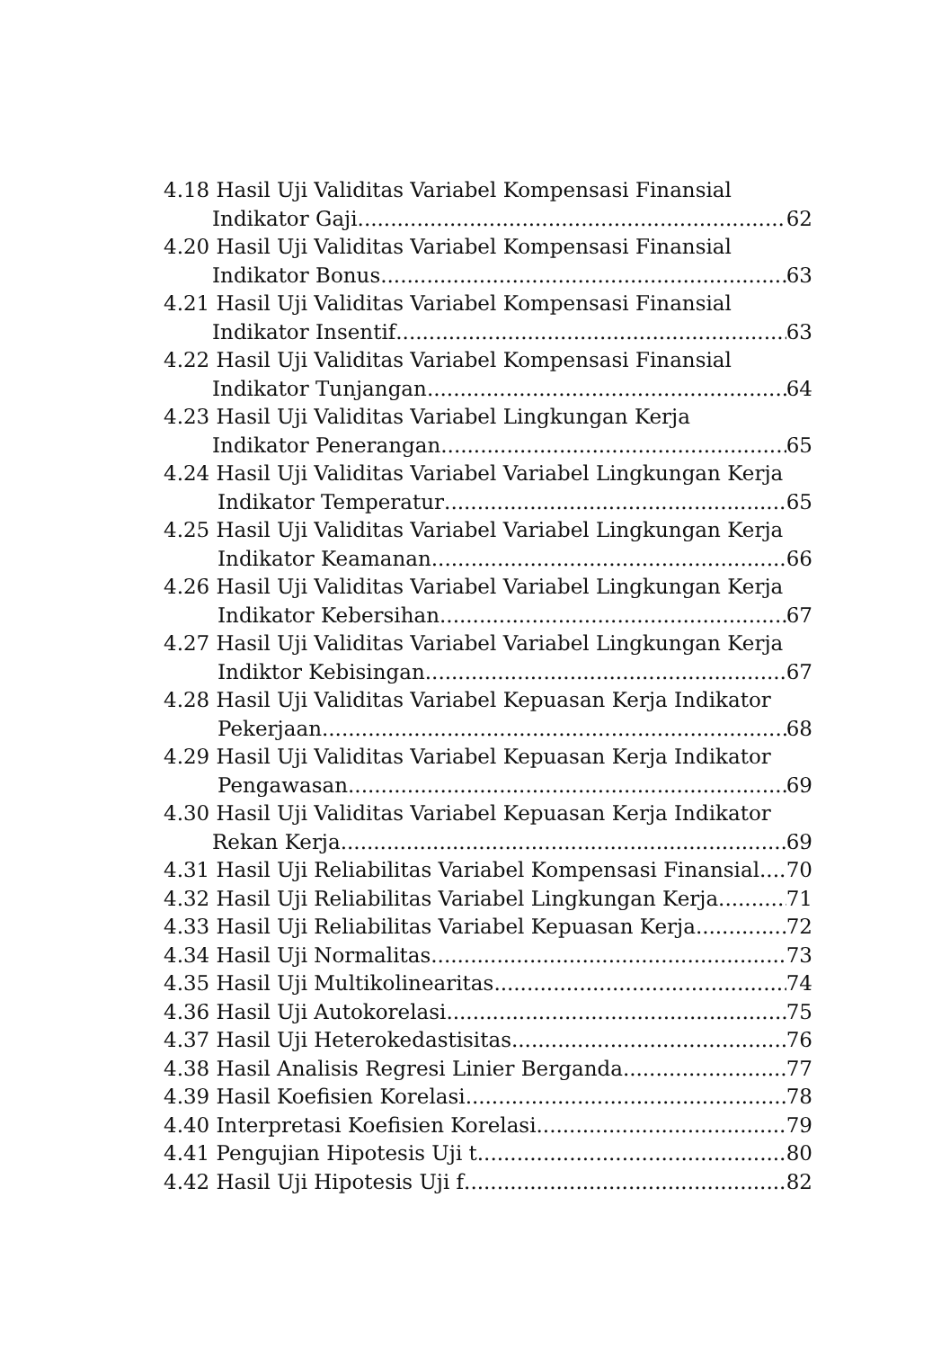4.18 Hasil Uji Validitas Variabel Kompensasi Finansial
Indikator Gaji 62
4.20 Hasil Uji Validitas Variabel Kompensasi Finansial
Indikator Bonus 63
4.21 Hasil Uji Validitas Variabel Kompensasi Finansial
Indikator Insentif 63
4.22 Hasil Uji Validitas Variabel Kompensasi Finansial
Indikator Tunjangan 64
4.23 Hasil Uji Validitas Variabel Lingkungan Kerja
Indikator Penerangan 65
4.24 Hasil Uji Validitas Variabel Variabel Lingkungan Kerja
Indikator Temperatur 65
4.25 Hasil Uji Validitas Variabel Variabel Lingkungan Kerja
Indikator Keamanan 66
4.26 Hasil Uji Validitas Variabel Variabel Lingkungan Kerja
Indikator Kebersihan 67
4.27 Hasil Uji Validitas Variabel Variabel Lingkungan Kerja
Indiktor Kebisingan 67
4.28 Hasil Uji Validitas Variabel Kepuasan Kerja Indikator
Pekerjaan 68
4.29 Hasil Uji Validitas Variabel Kepuasan Kerja Indikator
Pengawasan 69
4.30 Hasil Uji Validitas Variabel Kepuasan Kerja Indikator
Rekan Kerja 69
4.31 Hasil Uji Reliabilitas Variabel Kompensasi Finansial 70
4.32 Hasil Uji Reliabilitas Variabel Lingkungan Kerja 71
4.33 Hasil Uji Reliabilitas Variabel Kepuasan Kerja 72
4.34 Hasil Uji Normalitas 73
4.35 Hasil Uji Multikolinearitas 74
4.36 Hasil Uji Autokorelasi 75
4.37 Hasil Uji Heterokedastisitas 76
4.38 Hasil Analisis Regresi Linier Berganda 77
4.39 Hasil Koefisien Korelasi 78
4.40 Interpretasi Koefisien Korelasi 79
4.41 Pengujian Hipotesis Uji t 80
4.42 Hasil Uji Hipotesis Uji f 82